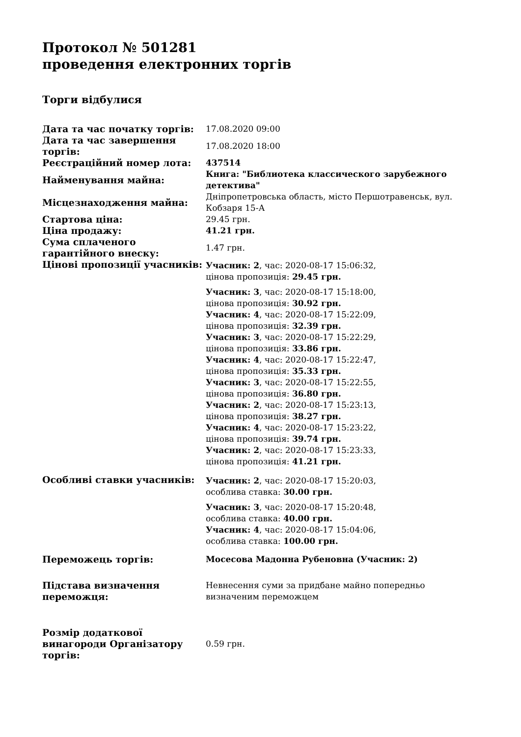Протокол № 501281
проведення електронних торгів
Торги відбулися
| Дата та час початку торгів: | 17.08.2020 09:00 |
| Дата та час завершення торгів: | 17.08.2020 18:00 |
| Реєстраційний номер лота: | 437514 |
| Найменування майна: | Книга: "Библиотека классического зарубежного детектива" |
| Місцезнаходження майна: | Дніпропетровська область, місто Першотравенськ, вул. Кобзаря 15-А |
| Стартова ціна: | 29.45 грн. |
| Ціна продажу: | 41.21 грн. |
| Сума сплаченого гарантійного внеску: | 1.47 грн. |
| Цінові пропозиції учасників: | Учасник: 2 , час: 2020-08-17 15:06:32, цінова пропозиція: 29.45 грн. Учасник: 3 , час: 2020-08-17 15:18:00, цінова пропозиція: 30.92 грн. Учасник: 4 , час: 2020-08-17 15:22:09, цінова пропозиція: 32.39 грн. Учасник: 3 , час: 2020-08-17 15:22:29, цінова пропозиція: 33.86 грн. Учасник: 4 , час: 2020-08-17 15:22:47, цінова пропозиція: 35.33 грн. Учасник: 3 , час: 2020-08-17 15:22:55, цінова пропозиція: 36.80 грн. Учасник: 2 , час: 2020-08-17 15:23:13, цінова пропозиція: 38.27 грн. Учасник: 4 , час: 2020-08-17 15:23:22, цінова пропозиція: 39.74 грн. Учасник: 2 , час: 2020-08-17 15:23:33, цінова пропозиція: 41.21 грн. |
| Особливі ставки учасників: | Учасник: 2 , час: 2020-08-17 15:20:03, особлива ставка: 30.00 грн. Учасник: 3 , час: 2020-08-17 15:20:48, особлива ставка: 40.00 грн. Учасник: 4 , час: 2020-08-17 15:04:06, особлива ставка: 100.00 грн. |
| Переможець торгів: | Мосесова Мадонна Рубеновна (Учасник: 2) |
| Підстава визначення переможця: | Невнесення суми за придбане майно попередньо визначеним переможцем |
| Розмір додаткової винагороди Організатору торгів: | 0.59 грн. |